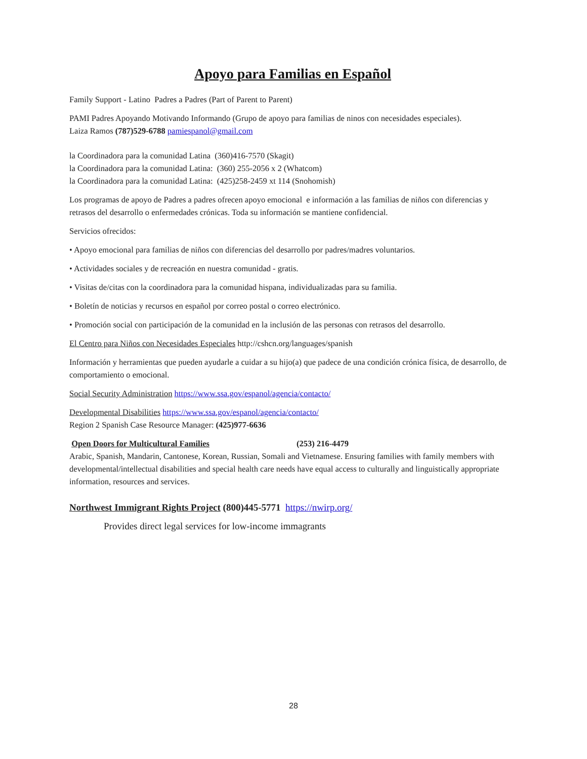Apoyo para Familias en Español
Family Support - Latino Padres a Padres (Part of Parent to Parent)
PAMI Padres Apoyando Motivando Informando (Grupo de apoyo para familias de ninos con necesidades especiales).
Laiza Ramos (787)529-6788 pamiespanol@gmail.com
la Coordinadora para la comunidad Latina (360)416-7570 (Skagit)
la Coordinadora para la comunidad Latina: (360) 255-2056 x 2 (Whatcom)
la Coordinadora para la comunidad Latina: (425)258-2459 xt 114 (Snohomish)
Los programas de apoyo de Padres a padres ofrecen apoyo emocional e información a las familias de niños con diferencias y retrasos del desarrollo o enfermedades crónicas. Toda su información se mantiene confidencial.
Servicios ofrecidos:
• Apoyo emocional para familias de niños con diferencias del desarrollo por padres/madres voluntarios.
• Actividades sociales y de recreación en nuestra comunidad - gratis.
• Visitas de/citas con la coordinadora para la comunidad hispana, individualizadas para su familia.
• Boletín de noticias y recursos en español por correo postal o correo electrónico.
• Promoción social con participación de la comunidad en la inclusión de las personas con retrasos del desarrollo.
El Centro para Niños con Necesidades Especiales http://cshcn.org/languages/spanish
Información y herramientas que pueden ayudarle a cuidar a su hijo(a) que padece de una condición crónica física, de desarrollo, de comportamiento o emocional.
Social Security Administration https://www.ssa.gov/espanol/agencia/contacto/
Developmental Disabilities https://www.ssa.gov/espanol/agencia/contacto/
Region 2 Spanish Case Resource Manager: (425)977-6636
Open Doors for Multicultural Families (253) 216-4479
Arabic, Spanish, Mandarin, Cantonese, Korean, Russian, Somali and Vietnamese. Ensuring families with family members with developmental/intellectual disabilities and special health care needs have equal access to culturally and linguistically appropriate information, resources and services.
Northwest Immigrant Rights Project (800)445-5771 https://nwirp.org/
Provides direct legal services for low-income immagrants
28